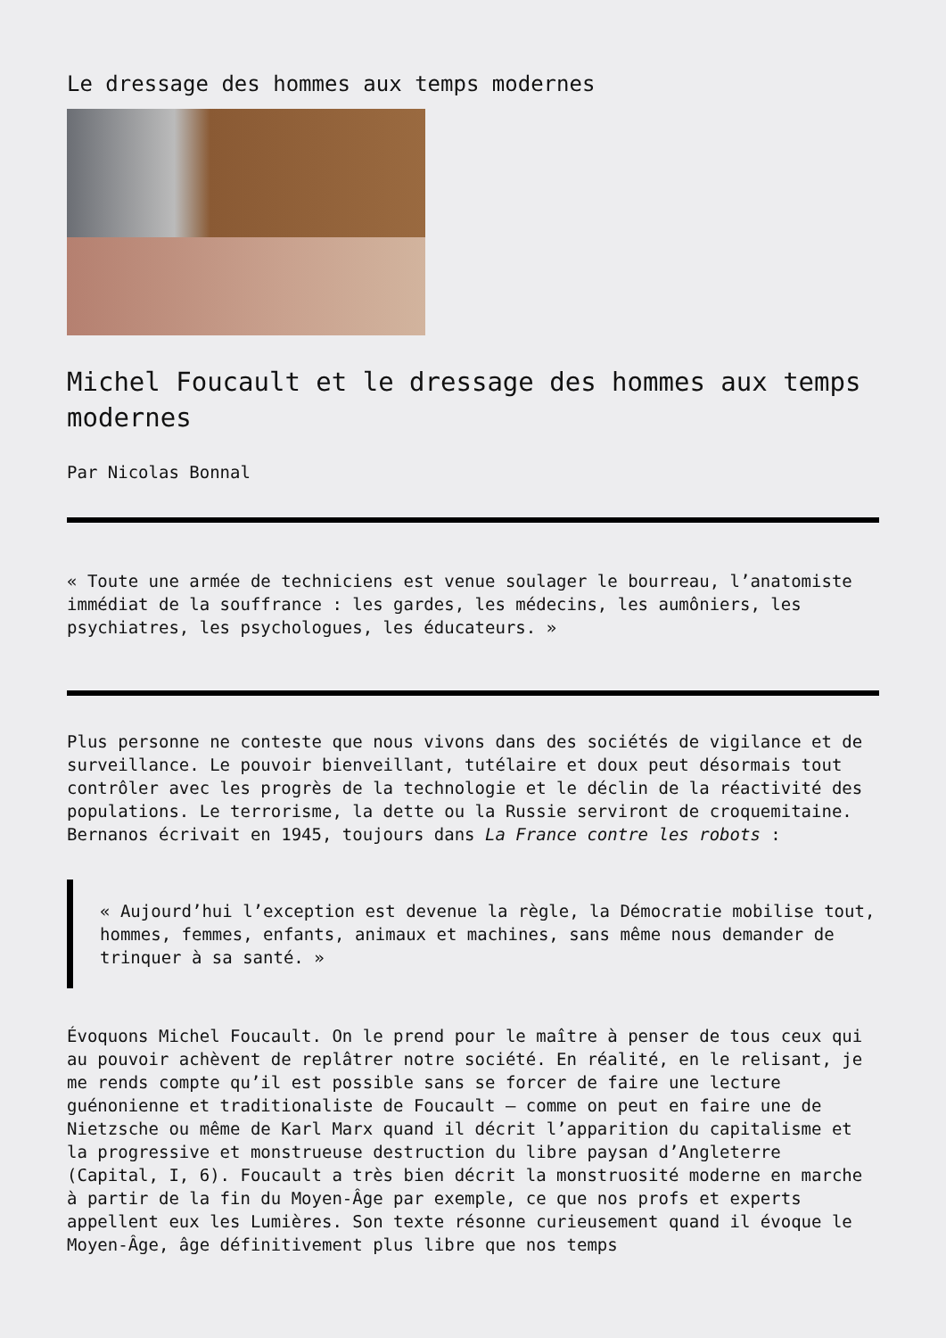Le dressage des hommes aux temps modernes
Michel Foucault et le dressage des hommes aux temps modernes
Par Nicolas Bonnal
« Toute une armée de techniciens est venue soulager le bourreau, l’anatomiste immédiat de la souffrance : les gardes, les médecins, les aumôniers, les psychiatres, les psychologues, les éducateurs. »
Plus personne ne conteste que nous vivons dans des sociétés de vigilance et de surveillance. Le pouvoir bienveillant, tutélaire et doux peut désormais tout contrôler avec les progrès de la technologie et le déclin de la réactivité des populations. Le terrorisme, la dette ou la Russie serviront de croquemitaine. Bernanos écrivait en 1945, toujours dans La France contre les robots :
« Aujourd’hui l’exception est devenue la règle, la Démocratie mobilise tout, hommes, femmes, enfants, animaux et machines, sans même nous demander de trinquer à sa santé. »
Évoquons Michel Foucault. On le prend pour le maître à penser de tous ceux qui au pouvoir achèvent de replâtrer notre société. En réalité, en le relisant, je me rends compte qu’il est possible sans se forcer de faire une lecture guénonienne et traditionaliste de Foucault – comme on peut en faire une de Nietzsche ou même de Karl Marx quand il décrit l’apparition du capitalisme et la progressive et monstrueuse destruction du libre paysan d’Angleterre (Capital, I, 6). Foucault a très bien décrit la monstruosité moderne en marche à partir de la fin du Moyen-Âge par exemple, ce que nos profs et experts appellent eux les Lumières. Son texte résonne curieusement quand il évoque le Moyen-Âge, âge définitivement plus libre que nos temps